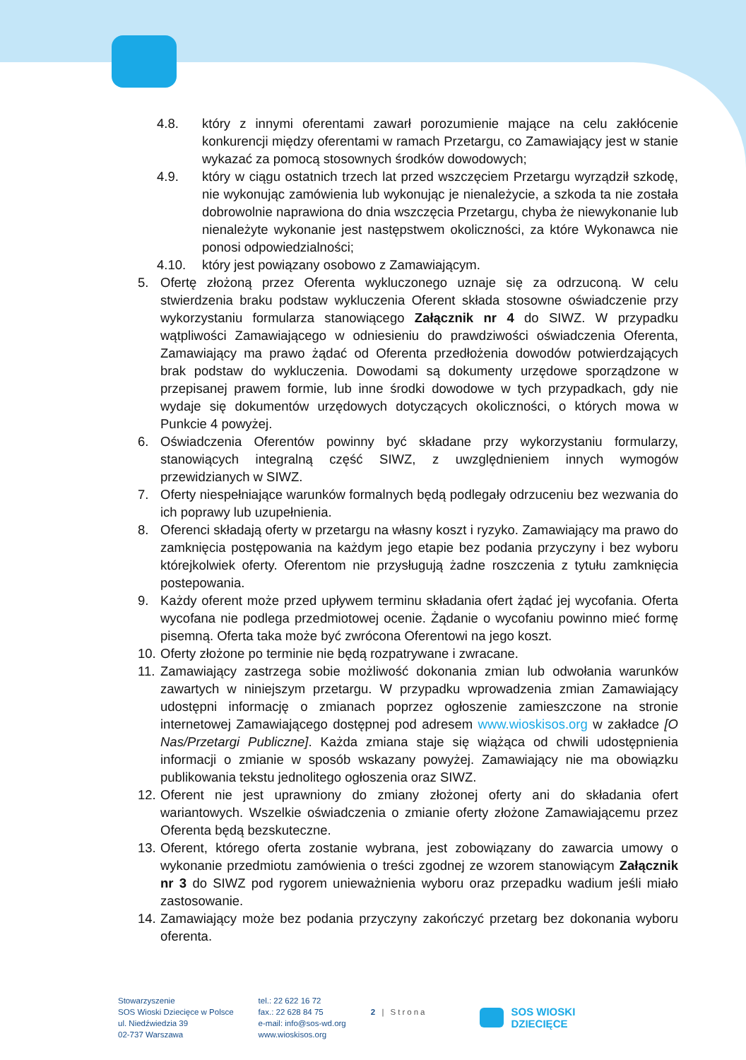4.8. który z innymi oferentami zawarł porozumienie mające na celu zakłócenie konkurencji między oferentami w ramach Przetargu, co Zamawiający jest w stanie wykazać za pomocą stosownych środków dowodowych;
4.9. który w ciągu ostatnich trzech lat przed wszczęciem Przetargu wyrządził szkodę, nie wykonując zamówienia lub wykonując je nienależycie, a szkoda ta nie została dobrowolnie naprawiona do dnia wszczęcia Przetargu, chyba że niewykonanie lub nienależyte wykonanie jest następstwem okoliczności, za które Wykonawca nie ponosi odpowiedzialności;
4.10. który jest powiązany osobowo z Zamawiającym.
5. Ofertę złożoną przez Oferenta wykluczonego uznaje się za odrzuconą. W celu stwierdzenia braku podstaw wykluczenia Oferent składa stosowne oświadczenie przy wykorzystaniu formularza stanowiącego Załącznik nr 4 do SIWZ. W przypadku wątpliwości Zamawiającego w odniesieniu do prawdziwości oświadczenia Oferenta, Zamawiający ma prawo żądać od Oferenta przedłożenia dowodów potwierdzających brak podstaw do wykluczenia. Dowodami są dokumenty urzędowe sporządzone w przepisanej prawem formie, lub inne środki dowodowe w tych przypadkach, gdy nie wydaje się dokumentów urzędowych dotyczących okoliczności, o których mowa w Punkcie 4 powyżej.
6. Oświadczenia Oferentów powinny być składane przy wykorzystaniu formularzy, stanowiących integralną część SIWZ, z uwzględnieniem innych wymogów przewidzianych w SIWZ.
7. Oferty niespełniające warunków formalnych będą podlegały odrzuceniu bez wezwania do ich poprawy lub uzupełnienia.
8. Oferenci składają oferty w przetargu na własny koszt i ryzyko. Zamawiający ma prawo do zamknięcia postępowania na każdym jego etapie bez podania przyczyny i bez wyboru którejkolwiek oferty. Oferentom nie przysługują żadne roszczenia z tytułu zamknięcia postepowania.
9. Każdy oferent może przed upływem terminu składania ofert żądać jej wycofania. Oferta wycofana nie podlega przedmiotowej ocenie. Żądanie o wycofaniu powinno mieć formę pisemną. Oferta taka może być zwrócona Oferentowi na jego koszt.
10.
Oferty złożone po terminie nie będą rozpatrywane i zwracane.
11.
Zamawiający zastrzega sobie możliwość dokonania zmian lub odwołania warunków zawartych w niniejszym przetargu. W przypadku wprowadzenia zmian Zamawiający udostępni informację o zmianach poprzez ogłoszenie zamieszczone na stronie internetowej Zamawiającego dostępnej pod adresem www.wioskisos.org w zakładce [O Nas/Przetargi Publiczne]. Każda zmiana staje się wiążąca od chwili udostępnienia informacji o zmianie w sposób wskazany powyżej. Zamawiający nie ma obowiązku publikowania tekstu jednolitego ogłoszenia oraz SIWZ.
12.
Oferent nie jest uprawniony do zmiany złożonej oferty ani do składania ofert wariantowych. Wszelkie oświadczenia o zmianie oferty złożone Zamawiającemu przez Oferenta będą bezskuteczne.
13.
Oferent, którego oferta zostanie wybrana, jest zobowiązany do zawarcia umowy o wykonanie przedmiotu zamówienia o treści zgodnej ze wzorem stanowiącym Załącznik nr 3 do SIWZ pod rygorem unieważnienia wyboru oraz przepadku wadium jeśli miało zastosowanie.
14.
Zamawiający może bez podania przyczyny zakończyć przetarg bez dokonania wyboru oferenta.
Stowarzyszenie
SOS Wioski Dziecięce w Polsce
ul. Niedźwiedzia 39
02-737 Warszawa
tel.: 22 622 16 72
fax.: 22 628 84 75
e-mail: info@sos-wd.org
www.wioskisos.org
2 | Strona
SOS WIOSKI
DZIECIĘCE